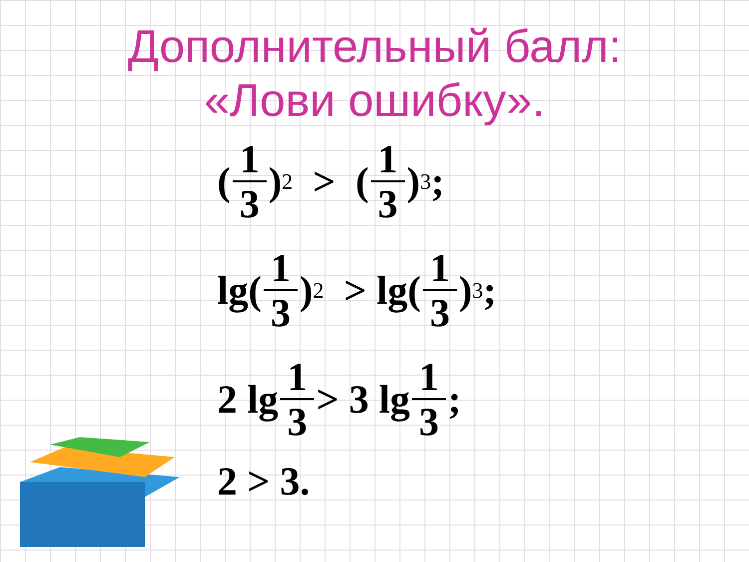Дополнительный балл:
«Лови ошибку».
(1 3)<sup>2</sup> > (1 3)<sup>3</sup>;
lg(1 3)<sup>2</sup> > lg(1 3)<sup>3</sup>;
2 lg 1 3 > 3 lg 1 3;
2 > 3.